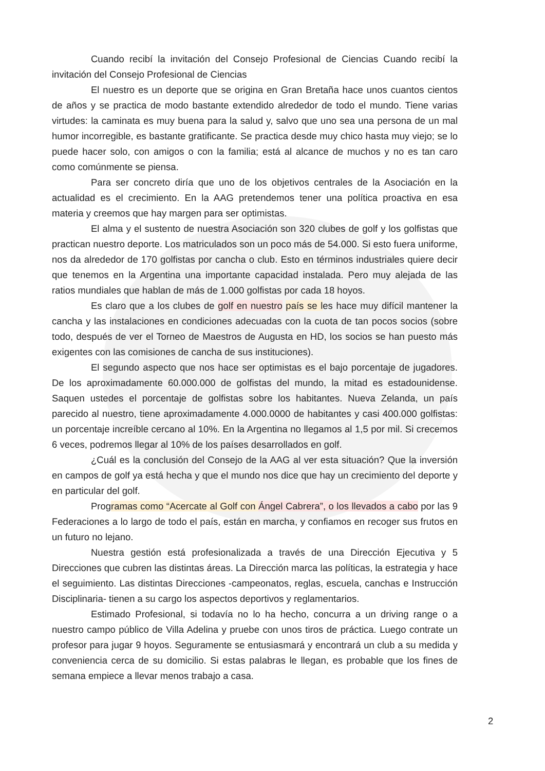Cuando recibí la invitación del Consejo Profesional de Ciencias Cuando recibí la invitación del Consejo Profesional de Ciencias
El nuestro es un deporte que se origina en Gran Bretaña hace unos cuantos cientos de años y se practica de modo bastante extendido alrededor de todo el mundo. Tiene varias virtudes: la caminata es muy buena para la salud y, salvo que uno sea una persona de un mal humor incorregible, es bastante gratificante. Se practica desde muy chico hasta muy viejo; se lo puede hacer solo, con amigos o con la familia; está al alcance de muchos y no es tan caro como comúnmente se piensa.
Para ser concreto diría que uno de los objetivos centrales de la Asociación en la actualidad es el crecimiento. En la AAG pretendemos tener una política proactiva en esa materia y creemos que hay margen para ser optimistas.
El alma y el sustento de nuestra Asociación son 320 clubes de golf y los golfistas que practican nuestro deporte. Los matriculados son un poco más de 54.000. Si esto fuera uniforme, nos da alrededor de 170 golfistas por cancha o club. Esto en términos industriales quiere decir que tenemos en la Argentina una importante capacidad instalada. Pero muy alejada de las ratios mundiales que hablan de más de 1.000 golfistas por cada 18 hoyos.
Es claro que a los clubes de golf en nuestro país se les hace muy difícil mantener la cancha y las instalaciones en condiciones adecuadas con la cuota de tan pocos socios (sobre todo, después de ver el Torneo de Maestros de Augusta en HD, los socios se han puesto más exigentes con las comisiones de cancha de sus instituciones).
El segundo aspecto que nos hace ser optimistas es el bajo porcentaje de jugadores. De los aproximadamente 60.000.000 de golfistas del mundo, la mitad es estadounidense. Saquen ustedes el porcentaje de golfistas sobre los habitantes. Nueva Zelanda, un país parecido al nuestro, tiene aproximadamente 4.000.0000 de habitantes y casi 400.000 golfistas: un porcentaje increíble cercano al 10%. En la Argentina no llegamos al 1,5 por mil. Si crecemos 6 veces, podremos llegar al 10% de los países desarrollados en golf.
¿Cuál es la conclusión del Consejo de la AAG al ver esta situación? Que la inversión en campos de golf ya está hecha y que el mundo nos dice que hay un crecimiento del deporte y en particular del golf.
Programas como “Acercate al Golf con Ángel Cabrera”, o los llevados a cabo por las 9 Federaciones a lo largo de todo el país, están en marcha, y confiamos en recoger sus frutos en un futuro no lejano.
Nuestra gestión está profesionalizada a través de una Dirección Ejecutiva y 5 Direcciones que cubren las distintas áreas. La Dirección marca las políticas, la estrategia y hace el seguimiento. Las distintas Direcciones -campeonatos, reglas, escuela, canchas e Instrucción Disciplinaria- tienen a su cargo los aspectos deportivos y reglamentarios.
Estimado Profesional, si todavía no lo ha hecho, concurra a un driving range o a nuestro campo público de Villa Adelina y pruebe con unos tiros de práctica. Luego contrate un profesor para jugar 9 hoyos. Seguramente se entusiasmará y encontrará un club a su medida y conveniencia cerca de su domicilio. Si estas palabras le llegan, es probable que los fines de semana empiece a llevar menos trabajo a casa.
2